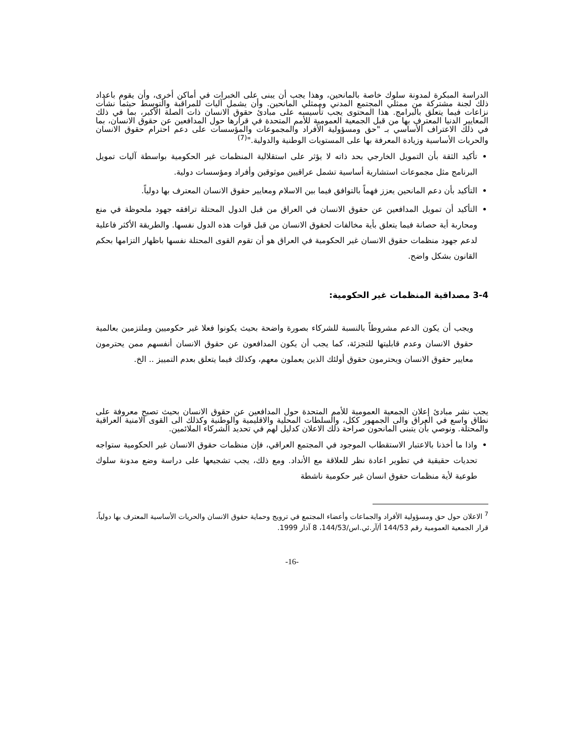الدراسة المبكرة لمدونة سلوك خاصة بالمانحين، وهذا يجب أن يبنى على الخبرات في أماكن أخرى، وأن يقوم باعداد ذلك لجنة مشتركة من ممثلي المجتمع المدني وممثلي المانحين. وأن يشمل آليات للمراقبة والتوسط حيثما نشأت نزاعات فيما يتعلق بالبرامج. هذا المحتوى يجب تأسيسه على مبادئ حقوق الانسان ذات الصلة الأكبر، بما في ذلك المعايير الدنيا المعترف بها من قبل الجمعية العمومية للأمم المتحدة في قرارها حول المدافعين عن حقوق الانسان، بما في ذلك الاعتراف الأساسي بـ "حق ومسؤولية الأفراد والمجموعات والمؤسسات على دعم احترام حقوق الانسان والحريات الأساسية وزيادة المعرفة بها على المستويات الوطنية والدولية."<sup>(7)</sup>
تأكيد الثقة بأن التمويل الخارجي بحد ذاته لا يؤثر على استقلالية المنظمات غير الحكومية بواسطة آليات تمويل البرنامج مثل مجموعات استشارية أساسية تشمل عراقيين موثوقين وأفراد ومؤسسات دولية.
التأكيد بأن دعم المانحين يعزز فهماً بالتوافق فيما بين الاسلام ومعايير حقوق الانسان المعترف بها دولياً.
التأكيد أن تمويل المدافعين عن حقوق الانسان في العراق من قبل الدول المحتلة ترافقه جهود ملحوظة في منع ومحاربة أية حصانة فيما يتعلق بأية مخالفات لحقوق الانسان من قبل قوات هذه الدول نفسها. والطريقة الأكثر فاعلية لدعم جهود منظمات حقوق الانسان غير الحكومية في العراق هو أن تقوم القوى المحتلة نفسها باظهار التزامها بحكم القانون بشكل واضح.
3-4 مصداقية المنظمات غير الحكومية:
ويجب أن يكون الدعم مشروطاً بالنسبة للشركاء بصورة واضحة بحيث يكونوا فعلا غير حكوميين وملتزمين بعالمية حقوق الانسان وعدم قابليتها للتجزئة، كما يجب أن يكون المدافعون عن حقوق الانسان أنفسهم ممن يحترمون معايير حقوق الانسان ويحترمون حقوق أولئك الذين يعملون معهم، وكذلك فيما يتعلق بعدم التمييز .. الخ.
يجب نشر مبادئ إعلان الجمعية العمومية للأمم المتحدة حول المدافعين عن حقوق الانسان بحيث تصبح معروفة على نطاق واسع في العراق والى الجمهور ككل، والسلطات المحلية والاقليمية والوطنية وكذلك الى القوى الامنية العراقية والمحتلة. ونوصي بأن يتبنى المانحون صراحة ذلك الاعلان كدليل لهم في تحديد الشركاء الملائمين.
واذا ما أخذنا بالاعتبار الاستقطاب الموجود في المجتمع العراقي، فإن منظمات حقوق الانسان غير الحكومية ستواجه تحديات حقيقية في تطوير اعادة نظر للعلاقة مع الأنداد. ومع ذلك، يجب تشجيعها على دراسة وضع مدونة سلوك طوعية لأية منظمات حقوق انسان غير حكومية ناشطة
<sup>7</sup> الاعلان حول حق ومسؤولية الأفراد والجماعات وأعضاء المجتمع في ترويج وحماية حقوق الانسان والحريات الأساسية المعترف بها دولياً، قرار الجمعية العمومية رقم 144/53 أ/آر.ئي.اس/144/53، 8 آذار 1999.
-16-